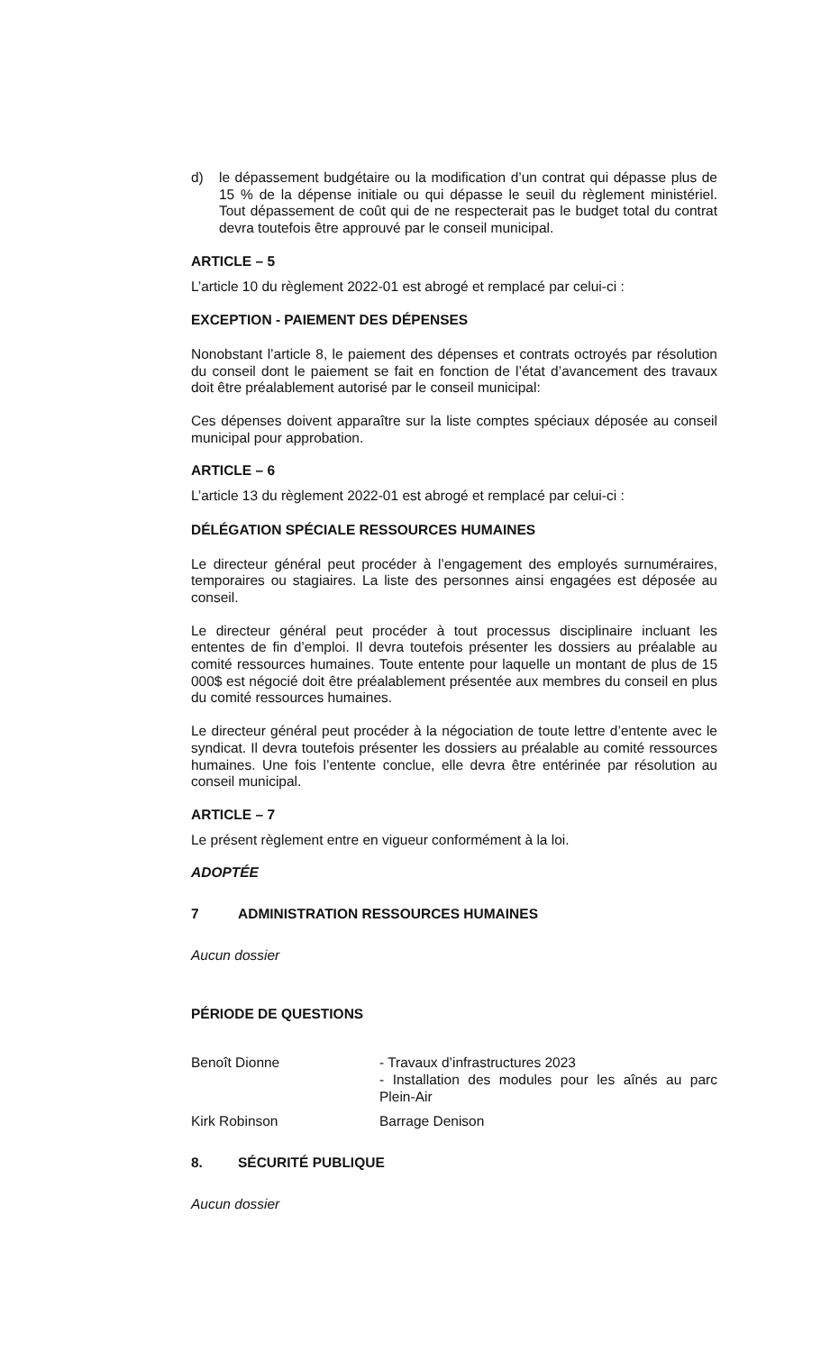d) le dépassement budgétaire ou la modification d’un contrat qui dépasse plus de 15 % de la dépense initiale ou qui dépasse le seuil du règlement ministériel. Tout dépassement de coût qui de ne respecterait pas le budget total du contrat devra toutefois être approuvé par le conseil municipal.
ARTICLE – 5
L’article 10 du règlement 2022-01 est abrogé et remplacé par celui-ci :
EXCEPTION - PAIEMENT DES DÉPENSES
Nonobstant l’article 8, le paiement des dépenses et contrats octroyés par résolution du conseil dont le paiement se fait en fonction de l’état d’avancement des travaux doit être préalablement autorisé par le conseil municipal:
Ces dépenses doivent apparaître sur la liste comptes spéciaux déposée au conseil municipal pour approbation.
ARTICLE – 6
L’article 13 du règlement 2022-01 est abrogé et remplacé par celui-ci :
DÉLÉGATION SPÉCIALE RESSOURCES HUMAINES
Le directeur général peut procéder à l’engagement des employés surnuméraires, temporaires ou stagiaires. La liste des personnes ainsi engagées est déposée au conseil.
Le directeur général peut procéder à tout processus disciplinaire incluant les ententes de fin d’emploi. Il devra toutefois présenter les dossiers au préalable au comité ressources humaines. Toute entente pour laquelle un montant de plus de 15 000$ est négocié doit être préalablement présentée aux membres du conseil en plus du comité ressources humaines.
Le directeur général peut procéder à la négociation de toute lettre d’entente avec le syndicat. Il devra toutefois présenter les dossiers au préalable au comité ressources humaines. Une fois l’entente conclue, elle devra être entérinée par résolution au conseil municipal.
ARTICLE – 7
Le présent règlement entre en vigueur conformément à la loi.
ADOPTÉE
7 ADMINISTRATION RESSOURCES HUMAINES
Aucun dossier
PÉRIODE DE QUESTIONS
Benoît Dionne - Travaux d’infrastructures 2023
- Installation des modules pour les aînés au parc Plein-Air
Kirk Robinson Barrage Denison
8. SÉCURITÉ PUBLIQUE
Aucun dossier